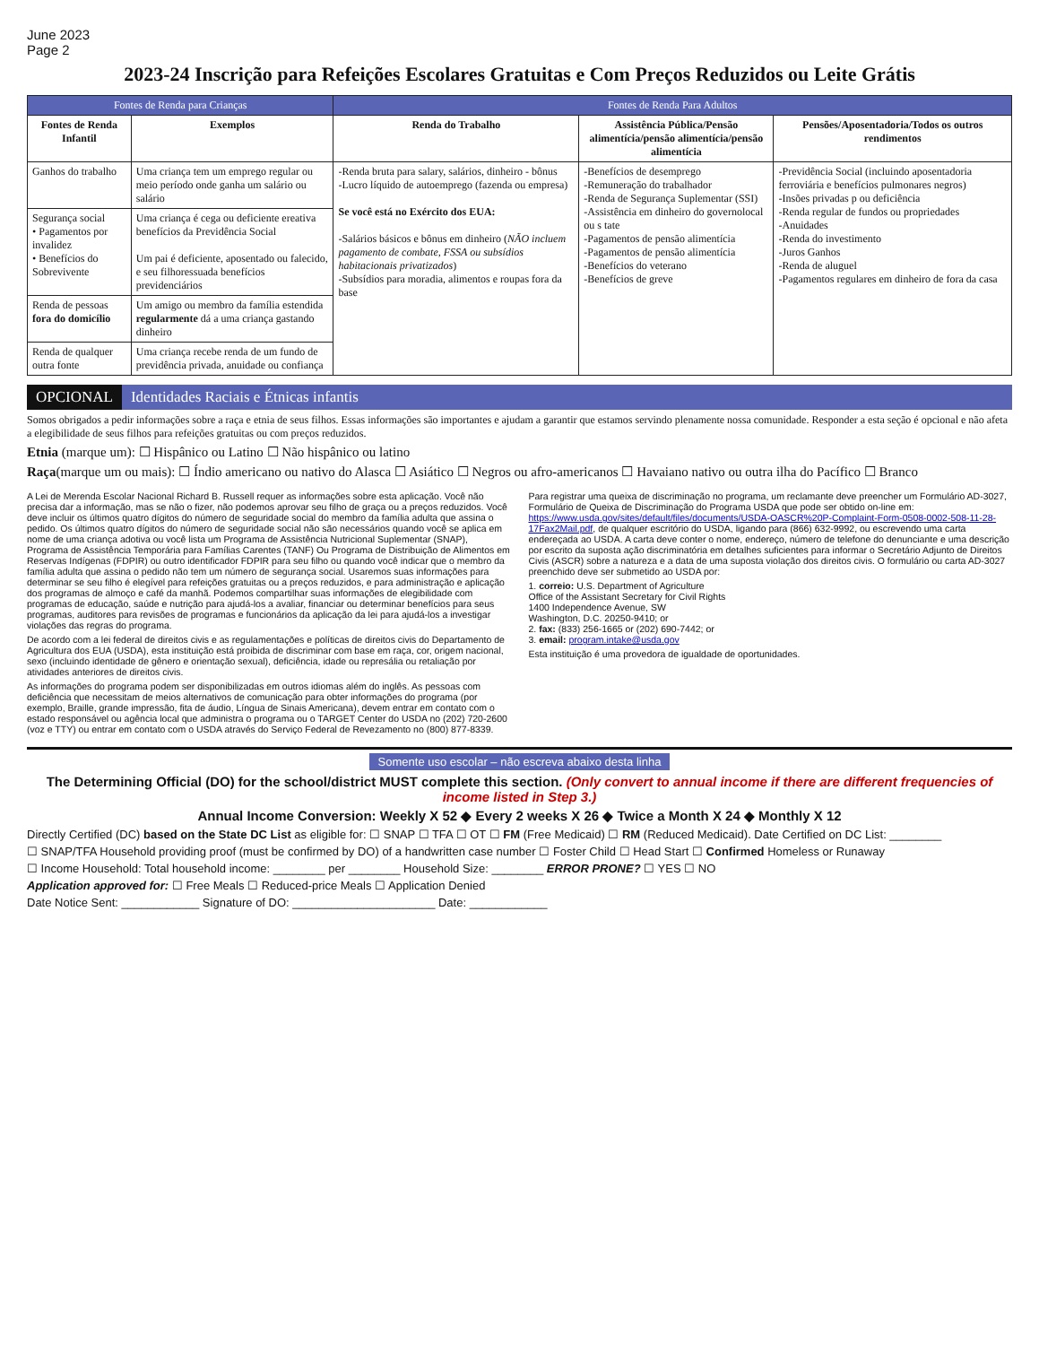June 2023
Page 2
2023-24 Inscrição para Refeições Escolares Gratuitas e Com Preços Reduzidos ou Leite Grátis
| Fontes de Renda para Crianças | | Fontes de Renda Para Adultos | | |
| --- | --- | --- | --- | --- |
| Fontes de Renda Infantil | Exemplos | Renda do Trabalho | Assistência Pública/Pensão alimentícia/pensão alimentícia/pensão alimentícia | Pensões/Aposentadoria/Todos os outros rendimentos |
| Ganhos do trabalho | Uma criança tem um emprego regular ou meio período onde ganha um salário ou salário | -Renda bruta para salary, salários, dinheiro - bônus -Lucro líquido de autoemprego (fazenda ou empresa) Se você está no Exército dos EUA: -Salários básicos e bônus em dinheiro ( NÃO incluem pagamento de combate, FSSA ou subsídios habitacionais privatizados ) -Subsídios para moradia, alimentos e roupas fora da base | -Benefícios de desemprego -Remuneração do trabalhador -Renda de Segurança Suplementar (SSI) -Assistência em dinheiro do governolocal ou s tate -Pagamentos de pensão alimentícia -Pagamentos de pensão alimentícia -Benefícios do veterano -Benefícios de greve | -Previdência Social (incluindo aposentadoria ferroviária e benefícios pulmonares negros) -Insões privadas p ou deficiência -Renda regular de fundos ou propriedades -Anuidades -Renda do investimento -Juros Ganhos -Renda de aluguel -Pagamentos regulares em dinheiro de fora da casa |
| Segurança social • Pagamentos por invalidez • Benefícios do Sobrevivente | Uma criança é cega ou deficiente ereativa benefícios da Previdência Social Um pai é deficiente, aposentado ou falecido, e seu filhoressuada benefícios previdenciários | | | |
| Renda de pessoas fora do domicílio | Um amigo ou membro da família estendida regularmente dá a uma criança gastando dinheiro | | | |
| Renda de qualquer outra fonte | Uma criança recebe renda de um fundo de previdência privada, anuidade ou confiança | | | |
OPCIONAL Identidades Raciais e Étnicas infantis
Somos obrigados a pedir informações sobre a raça e etnia de seus filhos. Essas informações são importantes e ajudam a garantir que estamos servindo plenamente nossa comunidade. Responder a esta seção é opcional e não afeta a elegibilidade de seus filhos para refeições gratuitas ou com preços reduzidos.
Etnia (marque um): ☐ Hispânico ou Latino ☐ Não hispânico ou latino
Raça(marque um ou mais): ☐ Índio americano ou nativo do Alasca ☐ Asiático ☐ Negros ou afro-americanos ☐ Havaiano nativo ou outra ilha do Pacífico ☐ Branco
A Lei de Merenda Escolar Nacional Richard B. Russell requer as informações sobre esta aplicação. Você não precisa dar a informação, mas se não o fizer, não podemos aprovar seu filho de graça ou a preços reduzidos. Você deve incluir os últimos quatro dígitos do número de seguridade social do membro da família adulta que assina o pedido. Os últimos quatro dígitos do número de seguridade social não são necessários quando você se aplica em nome de uma criança adotiva ou você lista um Programa de Assistência Nutricional Suplementar (SNAP), Programa de Assistência Temporária para Famílias Carentes (TANF) Ou Programa de Distribuição de Alimentos em Reservas Indígenas (FDPIR) ou outro identificador FDPIR para seu filho ou quando você indicar que o membro da família adulta que assina o pedido não tem um número de segurança social. Usaremos suas informações para determinar se seu filho é elegível para refeições gratuitas ou a preços reduzidos, e para administração e aplicação dos programas de almoço e café da manhã. Podemos compartilhar suas informações de elegibilidade com programas de educação, saúde e nutrição para ajudá-los a avaliar, financiar ou determinar benefícios para seus programas, auditores para revisões de programas e funcionários da aplicação da lei para ajudá-los a investigar violações das regras do programa.
De acordo com a lei federal de direitos civis e as regulamentações e políticas de direitos civis do Departamento de Agricultura dos EUA (USDA), esta instituição está proibida de discriminar com base em raça, cor, origem nacional, sexo (incluindo identidade de gênero e orientação sexual), deficiência, idade ou represália ou retaliação por atividades anteriores de direitos civis.
As informações do programa podem ser disponibilizadas em outros idiomas além do inglês. As pessoas com deficiência que necessitam de meios alternativos de comunicação para obter informações do programa (por exemplo, Braille, grande impressão, fita de áudio, Língua de Sinais Americana), devem entrar em contato com o estado responsável ou agência local que administra o programa ou o TARGET Center do USDA no (202) 720-2600 (voz e TTY) ou entrar em contato com o USDA através do Serviço Federal de Revezamento no (800) 877-8339.
Para registrar uma queixa de discriminação no programa, um reclamante deve preencher um Formulário AD-3027, Formulário de Queixa de Discriminação do Programa USDA que pode ser obtido on-line em: https://www.usda.gov/sites/default/files/documents/USDA-OASCR%20P-Complaint-Form-0508-0002-508-11-28-17Fax2Mail.pdf, de qualquer escritório do USDA, ligando para (866) 632-9992, ou escrevendo uma carta endereçada ao USDA. A carta deve conter o nome, endereço, número de telefone do denunciante e uma descrição por escrito da suposta ação discriminatória em detalhes suficientes para informar o Secretário Adjunto de Direitos Civis (ASCR) sobre a natureza e a data de uma suposta violação dos direitos civis. O formulário ou carta AD-3027 preenchido deve ser submetido ao USDA por:
1. correio: U.S. Department of Agriculture
Office of the Assistant Secretary for Civil Rights
1400 Independence Avenue, SW
Washington, D.C. 20250-9410; or
2. fax: (833) 256-1665 or (202) 690-7442; or
3. email: program.intake@usda.gov
Esta instituição é uma provedora de igualdade de oportunidades.
Somente uso escolar – não escreva abaixo desta linha
The Determining Official (DO) for the school/district MUST complete this section. (Only convert to annual income if there are different frequencies of income listed in Step 3.)
Annual Income Conversion: Weekly X 52 ◆ Every 2 weeks X 26 ◆ Twice a Month X 24 ◆ Monthly X 12
Directly Certified (DC) based on the State DC List as eligible for: ☐ SNAP ☐ TFA ☐ OT ☐ FM (Free Medicaid) ☐ RM (Reduced Medicaid). Date Certified on DC List: ________
☐ SNAP/TFA Household providing proof (must be confirmed by DO) of a handwritten case number ☐ Foster Child ☐ Head Start ☐ Confirmed Homeless or Runaway
☐ Income Household: Total household income: ________ per ________ Household Size: ________ ERROR PRONE? ☐ YES ☐ NO
Application approved for: ☐ Free Meals ☐ Reduced-price Meals ☐ Application Denied
Date Notice Sent: ____________ Signature of DO: ______________________ Date: ____________